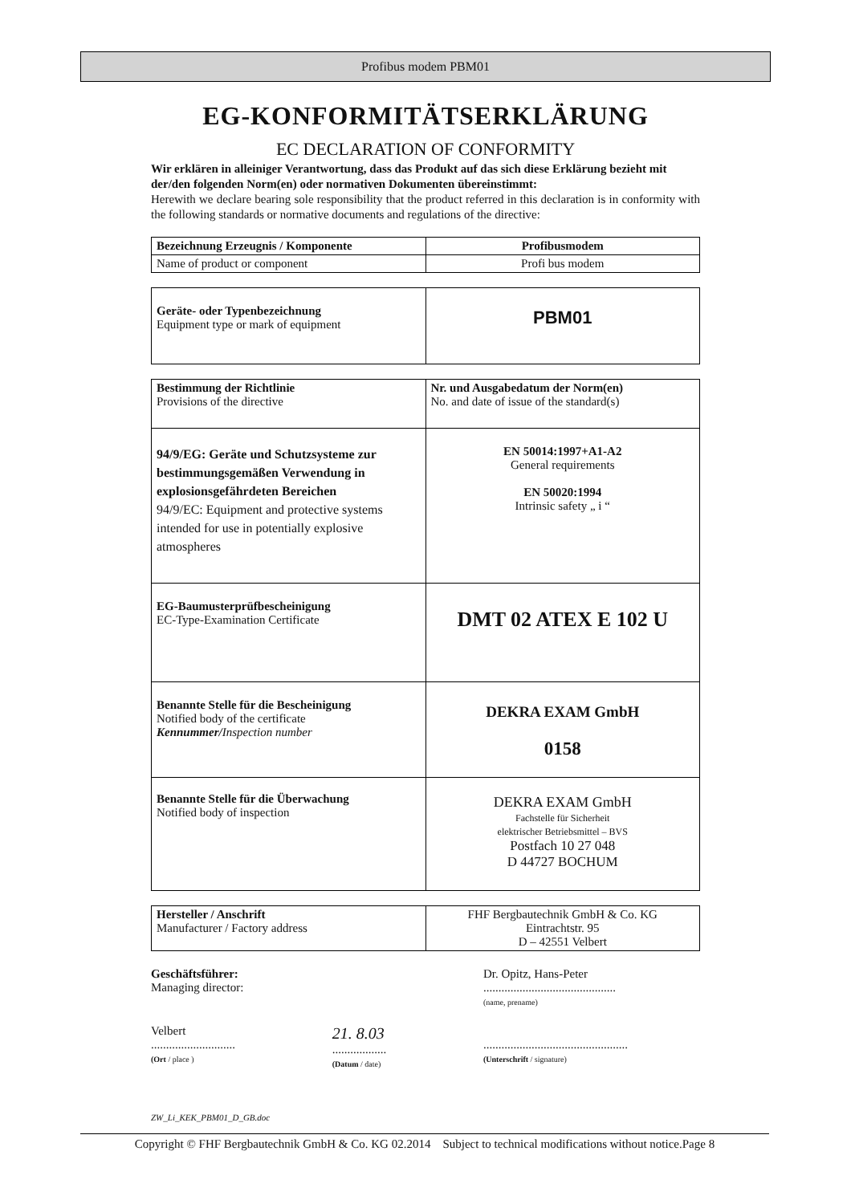Profibus modem PBM01
EG-KONFORMITÄTSERKLÄRUNG
EC DECLARATION OF CONFORMITY
Wir erklären in alleiniger Verantwortung, dass das Produkt auf das sich diese Erklärung bezieht mit der/den folgenden Norm(en) oder normativen Dokumenten übereinstimmt:
Herewith we declare bearing sole responsibility that the product referred in this declaration is in conformity with the following standards or normative documents and regulations of the directive:
| Bezeichnung Erzeugnis / Komponente | Profibusmodem |
| Name of product or component | Profi bus modem |
| Geräte- oder Typenbezeichnung Equipment type or mark of equipment | PBM01 |
| Bestimmung der Richtlinie Provisions of the directive | Nr. und Ausgabedatum der Norm(en) No. and date of issue of the standard(s) |
| 94/9/EG: Geräte und Schutzsysteme zur bestimmungsgemäßen Verwendung in explosionsgefährdeten Bereichen 94/9/EC: Equipment and protective systems intended for use in potentially explosive atmospheres | EN 50014:1997+A1-A2 General requirements EN 50020:1994 Intrinsic safety „ i “ |
| EG-Baumusterprüfbescheinigung EC-Type-Examination Certificate | DMT 02 ATEX E 102 U |
| Benannte Stelle für die Bescheinigung Notified body of the certificate Kennummer/ Inspection number | DEKRA EXAM GmbH 0158 |
| Benannte Stelle für die Überwachung Notified body of inspection | DEKRA EXAM GmbH Fachstelle für Sicherheit elektrischer Betriebsmittel – BVS Postfach 10 27 048 D 44727 BOCHUM |
| Hersteller / Anschrift Manufacturer / Factory address | FHF Bergbautechnik GmbH & Co. KG Eintrachtstr. 95 D – 42551 Velbert |
Geschäftsführer:
Managing director:
Dr. Opitz, Hans-Peter
............................................
(name, prename)
Velbert
............................
(Ort / place )
21. 8.03
..................
(Datum / date)
................................................
(Unterschrift / signature)
ZW_Li_KEK_PBM01_D_GB.doc
Copyright © FHF Bergbautechnik GmbH & Co. KG 02.2014 Subject to technical modifications without notice.Page 8